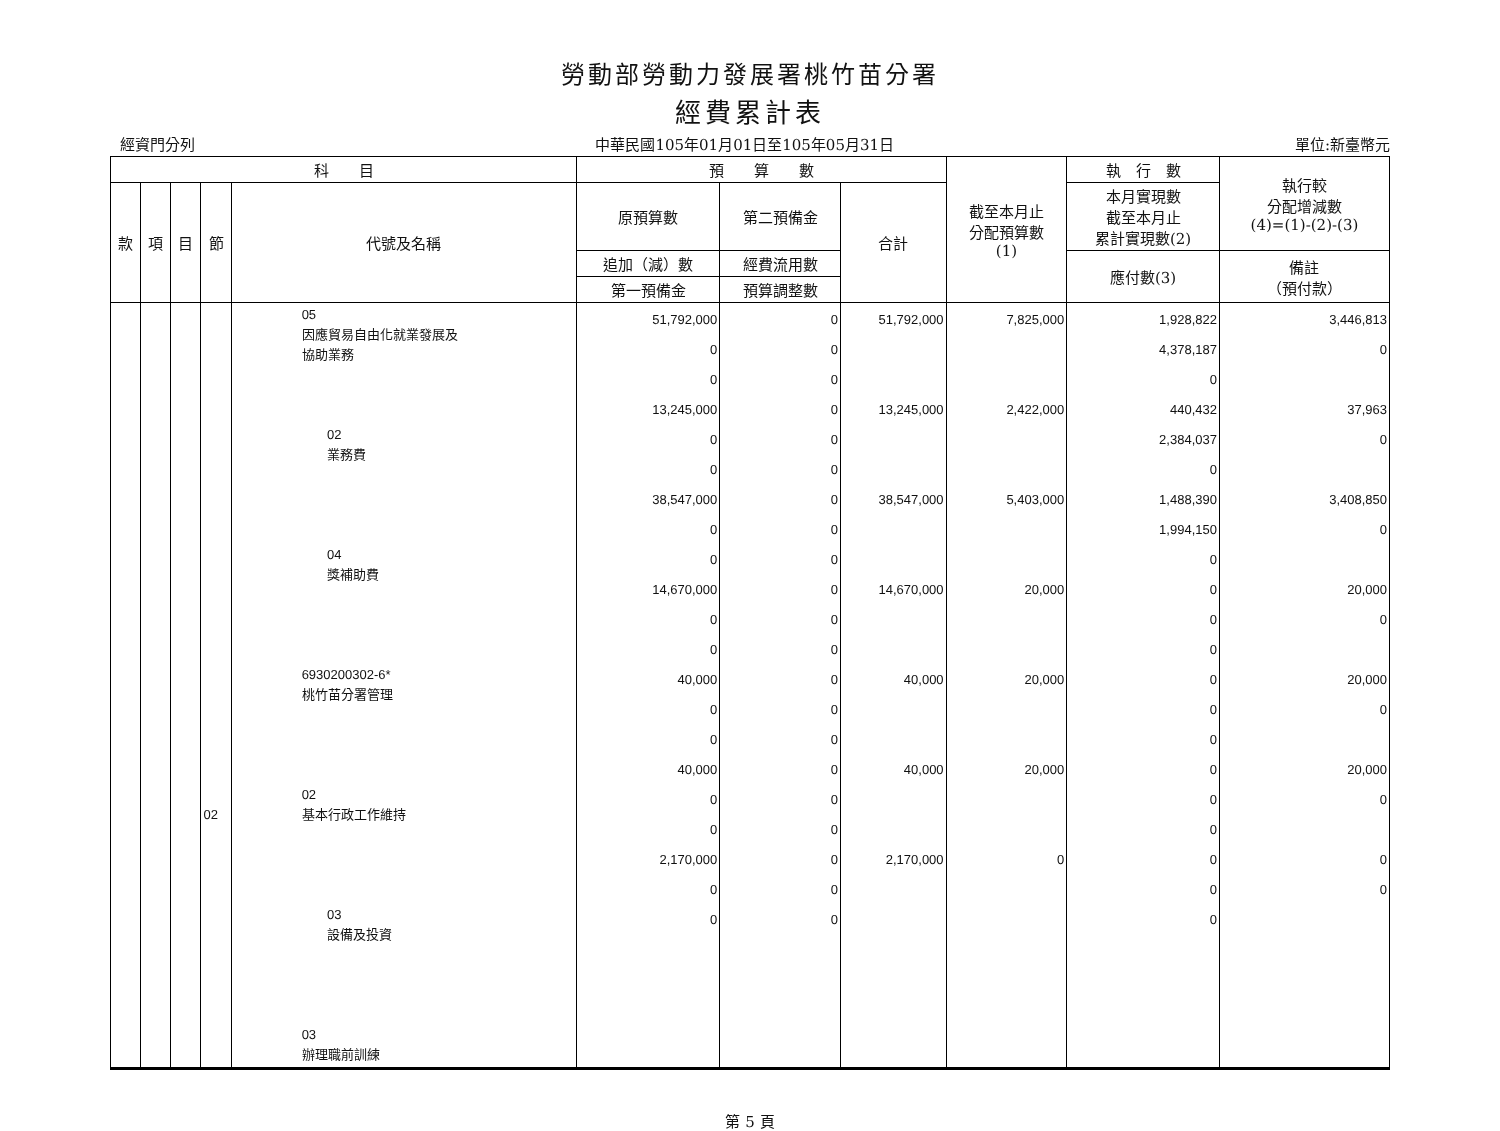勞動部勞動力發展署桃竹苗分署
經費累計表
經資門分列 中華民國105年01月01日至105年05月31日 單位:新臺幣元
| 科 目 | | | | | 預 算 數 | | | 截至本月止 分配預算數 (1) | 執 行 數 | 執行較 分配增減數 (4)=(1)-(2)-(3) |
| --- | --- | --- | --- | --- | --- | --- | --- | --- | --- | --- |
| 款 | 項 | 目 | 節 | 代號及名稱 | 原預算數 | 第二預備金 | 合計 | | 本月實現數 截至本月止 累計實現數(2) | |
| | | | | | 追加（減）數 | 經費流用數 | | | 應付數(3) | 備註 （預付款） |
| | | | | | 第一預備金 | 預算調整數 | | | | |
| | | | 02 | 05 因應貿易自由化就業發展及 協助業務 02 業務費 04 獎補助費 6930200302-6* 桃竹苗分署管理 02 基本行政工作維持 03 設備及投資 03 辦理職前訓練 | 51,792,000 0 0 13,245,000 0 0 38,547,000 0 0 14,670,000 0 0 40,000 0 0 40,000 0 0 2,170,000 0 0 | 0 0 0 0 0 0 0 0 0 0 0 0 0 0 0 0 0 0 0 0 0 | 51,792,000 13,245,000 38,547,000 14,670,000 40,000 40,000 2,170,000 | 7,825,000 2,422,000 5,403,000 20,000 20,000 20,000 0 | 1,928,822 4,378,187 0 440,432 2,384,037 0 1,488,390 1,994,150 0 0 0 0 0 0 0 0 0 0 0 0 0 | 3,446,813 0 37,963 0 3,408,850 0 20,000 0 20,000 0 20,000 0 0 0 |
第 5 頁